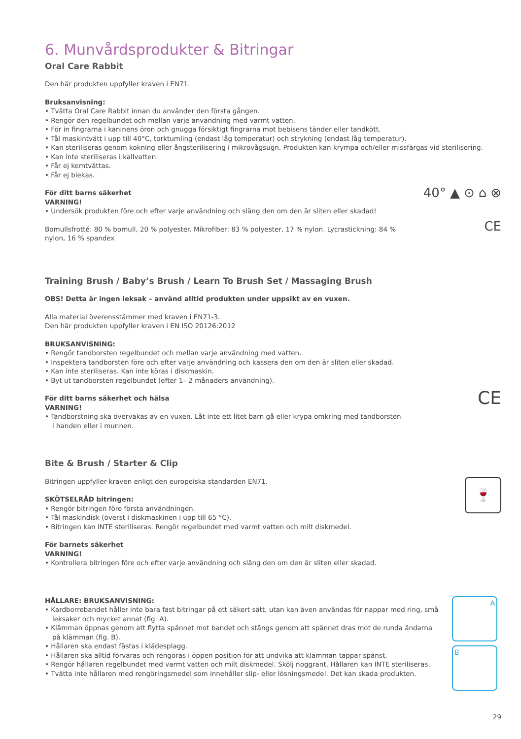6. Munvårdsprodukter & Bitringar
Oral Care Rabbit
Den här produkten uppfyller kraven i EN71.
Bruksanvisning:
• Tvätta Oral Care Rabbit innan du använder den första gången.
• Rengör den regelbundet och mellan varje användning med varmt vatten.
• För in fingrarna i kaninens öron och gnugga försiktigt fingrarna mot bebisens tänder eller tandkött.
• Tål maskintvätt i upp till 40°C, torktumling (endast låg temperatur) och strykning (endast låg temperatur).
• Kan steriliseras genom kokning eller ångsterilisering i mikrovågsugn. Produkten kan krympa och/eller missfärgas vid sterilisering.
• Kan inte steriliseras i kallvatten.
• Får ej kemtvättas.
• Får ej blekas.
För ditt barns säkerhet
VARNING!
• Undersök produkten före och efter varje användning och släng den om den är sliten eller skadad!
Bomullsfrotté: 80 % bomull, 20 % polyester. Mikrofiber: 83 % polyester, 17 % nylon. Lycrastickning: 84 % nylon, 16 % spandex
40° ▲ ⊙ ⌂ ⊗ CE
Training Brush / Baby’s Brush / Learn To Brush Set / Massaging Brush
OBS! Detta är ingen leksak – använd alltid produkten under uppsikt av en vuxen.
Alla material överensstämmer med kraven i EN71-3.
Den här produkten uppfyller kraven i EN ISO 20126:2012
BRUKSANVISNING:
• Rengör tandborsten regelbundet och mellan varje användning med vatten.
• Inspektera tandborsten före och efter varje användning och kassera den om den är sliten eller skadad.
• Kan inte steriliseras. Kan inte köras i diskmaskin.
• Byt ut tandborsten regelbundet (efter 1– 2 månaders användning).
För ditt barns säkerhet och hälsa
VARNING!
• Tandborstning ska övervakas av en vuxen. Låt inte ett litet barn gå eller krypa omkring med tandborsten i handen eller i munnen.
CE
Bite & Brush / Starter & Clip
Bitringen uppfyller kraven enligt den europeiska standarden EN71.
SKÖTSELRÅD bitringen:
• Rengör bitringen före första användningen.
• Tål maskindisk (överst i diskmaskinen i upp till 65 °C).
• Bitringen kan INTE steriliseras. Rengör regelbundet med varmt vatten och milt diskmedel.
För barnets säkerhet
VARNING!
• Kontrollera bitringen före och efter varje användning och släng den om den är sliten eller skadad.
🍷
HÅLLARE: BRUKSANVISNING:
• Kardborrebandet håller inte bara fast bitringar på ett säkert sätt, utan kan även användas för nappar med ring, små leksaker och mycket annat (fig. A).
• Klämman öppnas genom att flytta spännet mot bandet och stängs genom att spännet dras mot de runda ändarna på klämman (fig. B).
• Hållaren ska endast fästas i klädesplagg.
• Hållaren ska alltid förvaras och rengöras i öppen position för att undvika att klämman tappar spänst.
• Rengör hållaren regelbundet med varmt vatten och milt diskmedel. Skölj noggrant. Hållaren kan INTE steriliseras.
• Tvätta inte hållaren med rengöringsmedel som innehåller slip- eller lösningsmedel. Det kan skada produkten.
A
B
29